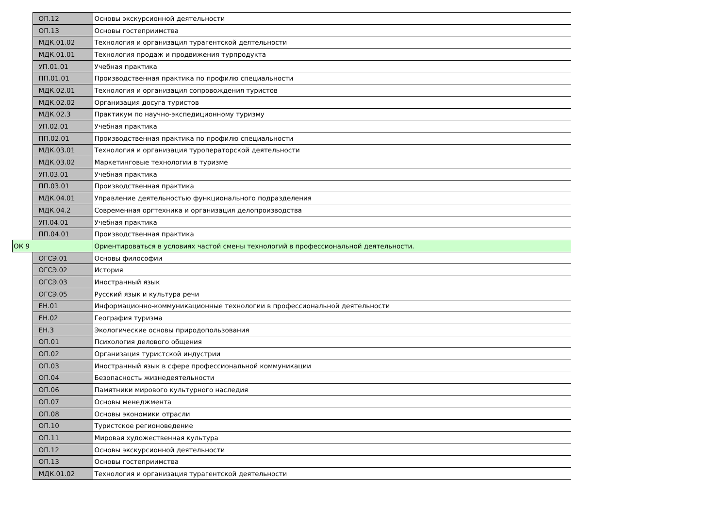| | ОП.12 | Основы экскурсионной деятельности |
| | ОП.13 | Основы гостеприимства |
| | МДК.01.02 | Технология и организация турагентской деятельности |
| | МДК.01.01 | Технология продаж и продвижения турпродукта |
| | УП.01.01 | Учебная практика |
| | ПП.01.01 | Производственная практика по профилю специальности |
| | МДК.02.01 | Технология и организация сопровождения туристов |
| | МДК.02.02 | Организация досуга туристов |
| | МДК.02.3 | Практикум по научно-экспедиционному туризму |
| | УП.02.01 | Учебная практика |
| | ПП.02.01 | Производственная практика по профилю специальности |
| | МДК.03.01 | Технология и организация туроператорской деятельности |
| | МДК.03.02 | Маркетинговые технологии в туризме |
| | УП.03.01 | Учебная практика |
| | ПП.03.01 | Производственная практика |
| | МДК.04.01 | Управление деятельностью функционального подразделения |
| | МДК.04.2 | Современная оргтехника и организация делопроизводства |
| | УП.04.01 | Учебная практика |
| | ПП.04.01 | Производственная практика |
| ОК 9 | | Ориентироваться в условиях частой смены технологий в профессиональной деятельности. |
| | ОГСЭ.01 | Основы философии |
| | ОГСЭ.02 | История |
| | ОГСЭ.03 | Иностранный язык |
| | ОГСЭ.05 | Русский язык и культура речи |
| | ЕН.01 | Информационно-коммуникационные технологии в профессиональной деятельности |
| | ЕН.02 | География туризма |
| | ЕН.3 | Экологические основы природопользования |
| | ОП.01 | Психология делового общения |
| | ОП.02 | Организация туристской индустрии |
| | ОП.03 | Иностранный язык в сфере профессиональной коммуникации |
| | ОП.04 | Безопасность жизнедеятельности |
| | ОП.06 | Памятники мирового культурного наследия |
| | ОП.07 | Основы менеджмента |
| | ОП.08 | Основы экономики отрасли |
| | ОП.10 | Туристское регионоведение |
| | ОП.11 | Мировая художественная культура |
| | ОП.12 | Основы экскурсионной деятельности |
| | ОП.13 | Основы гостеприимства |
| | МДК.01.02 | Технология и организация турагентской деятельности |